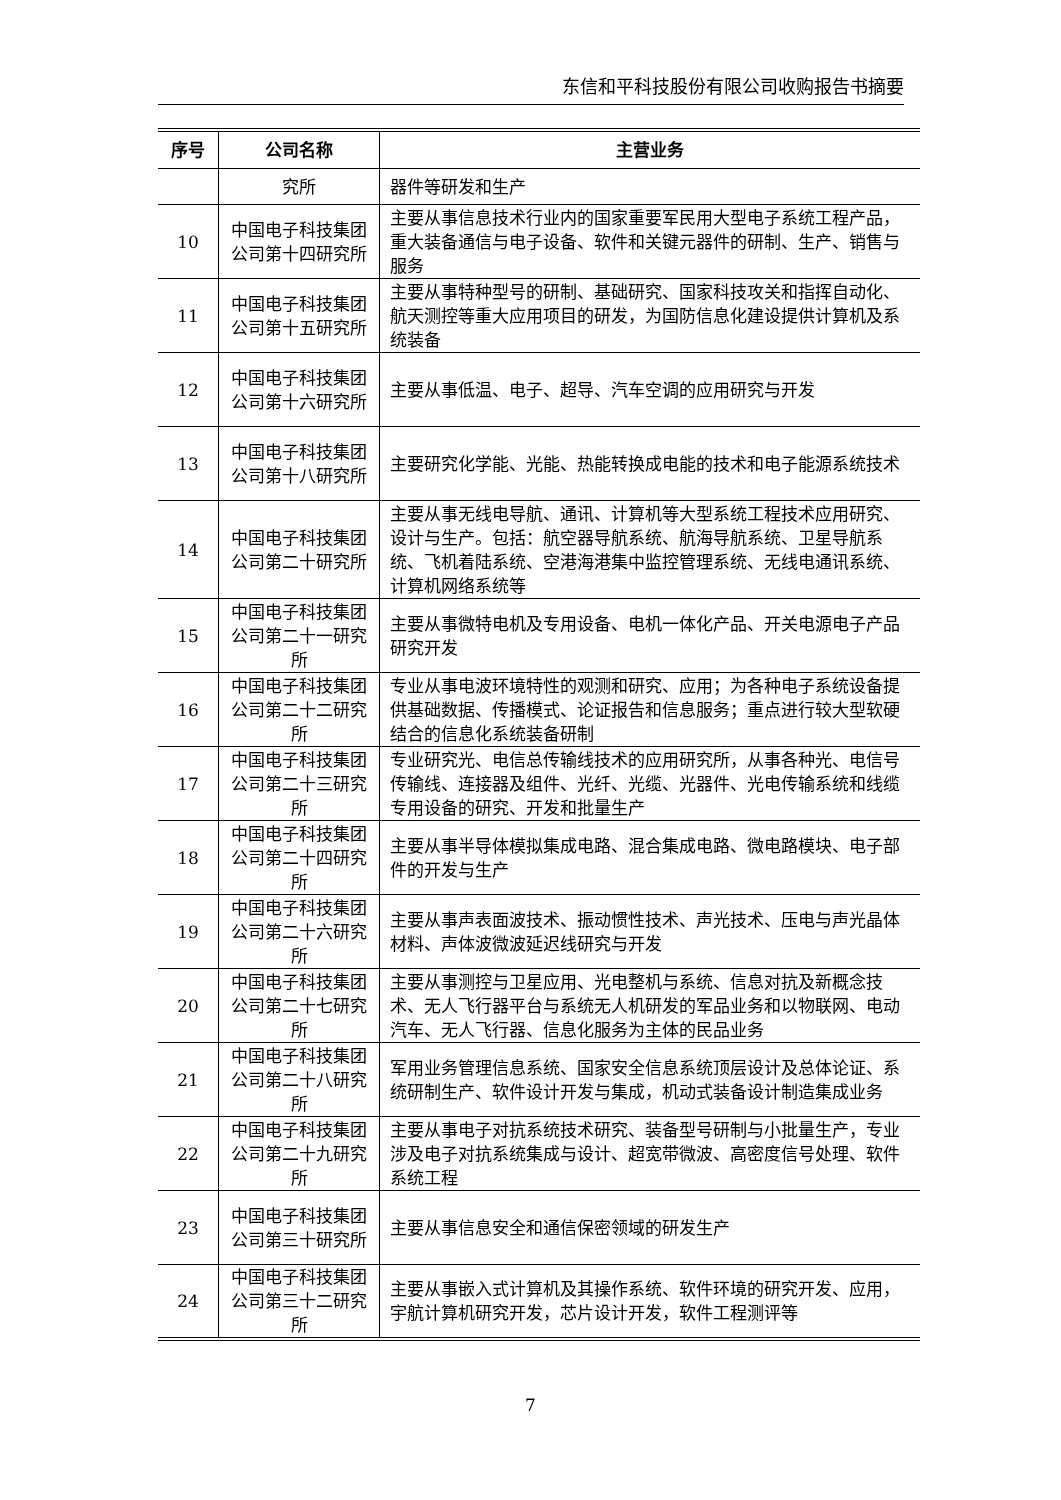东信和平科技股份有限公司收购报告书摘要
| 序号 | 公司名称 | 主营业务 |
| --- | --- | --- |
| | 究所 | 器件等研发和生产 |
| 10 | 中国电子科技集团公司第十四研究所 | 主要从事信息技术行业内的国家重要军民用大型电子系统工程产品，重大装备通信与电子设备、软件和关键元器件的研制、生产、销售与服务 |
| 11 | 中国电子科技集团公司第十五研究所 | 主要从事特种型号的研制、基础研究、国家科技攻关和指挥自动化、航天测控等重大应用项目的研发，为国防信息化建设提供计算机及系统装备 |
| 12 | 中国电子科技集团公司第十六研究所 | 主要从事低温、电子、超导、汽车空调的应用研究与开发 |
| 13 | 中国电子科技集团公司第十八研究所 | 主要研究化学能、光能、热能转换成电能的技术和电子能源系统技术 |
| 14 | 中国电子科技集团公司第二十研究所 | 主要从事无线电导航、通讯、计算机等大型系统工程技术应用研究、设计与生产。包括：航空器导航系统、航海导航系统、卫星导航系统、飞机着陆系统、空港海港集中监控管理系统、无线电通讯系统、计算机网络系统等 |
| 15 | 中国电子科技集团公司第二十一研究所 | 主要从事微特电机及专用设备、电机一体化产品、开关电源电子产品研究开发 |
| 16 | 中国电子科技集团公司第二十二研究所 | 专业从事电波环境特性的观测和研究、应用；为各种电子系统设备提供基础数据、传播模式、论证报告和信息服务；重点进行较大型软硬结合的信息化系统装备研制 |
| 17 | 中国电子科技集团公司第二十三研究所 | 专业研究光、电信总传输线技术的应用研究所，从事各种光、电信号传输线、连接器及组件、光纤、光缆、光器件、光电传输系统和线缆专用设备的研究、开发和批量生产 |
| 18 | 中国电子科技集团公司第二十四研究所 | 主要从事半导体模拟集成电路、混合集成电路、微电路模块、电子部件的开发与生产 |
| 19 | 中国电子科技集团公司第二十六研究所 | 主要从事声表面波技术、振动惯性技术、声光技术、压电与声光晶体材料、声体波微波延迟线研究与开发 |
| 20 | 中国电子科技集团公司第二十七研究所 | 主要从事测控与卫星应用、光电整机与系统、信息对抗及新概念技术、无人飞行器平台与系统无人机研发的军品业务和以物联网、电动汽车、无人飞行器、信息化服务为主体的民品业务 |
| 21 | 中国电子科技集团公司第二十八研究所 | 军用业务管理信息系统、国家安全信息系统顶层设计及总体论证、系统研制生产、软件设计开发与集成，机动式装备设计制造集成业务 |
| 22 | 中国电子科技集团公司第二十九研究所 | 主要从事电子对抗系统技术研究、装备型号研制与小批量生产，专业涉及电子对抗系统集成与设计、超宽带微波、高密度信号处理、软件系统工程 |
| 23 | 中国电子科技集团公司第三十研究所 | 主要从事信息安全和通信保密领域的研发生产 |
| 24 | 中国电子科技集团公司第三十二研究所 | 主要从事嵌入式计算机及其操作系统、软件环境的研究开发、应用，宇航计算机研究开发，芯片设计开发，软件工程测评等 |
7